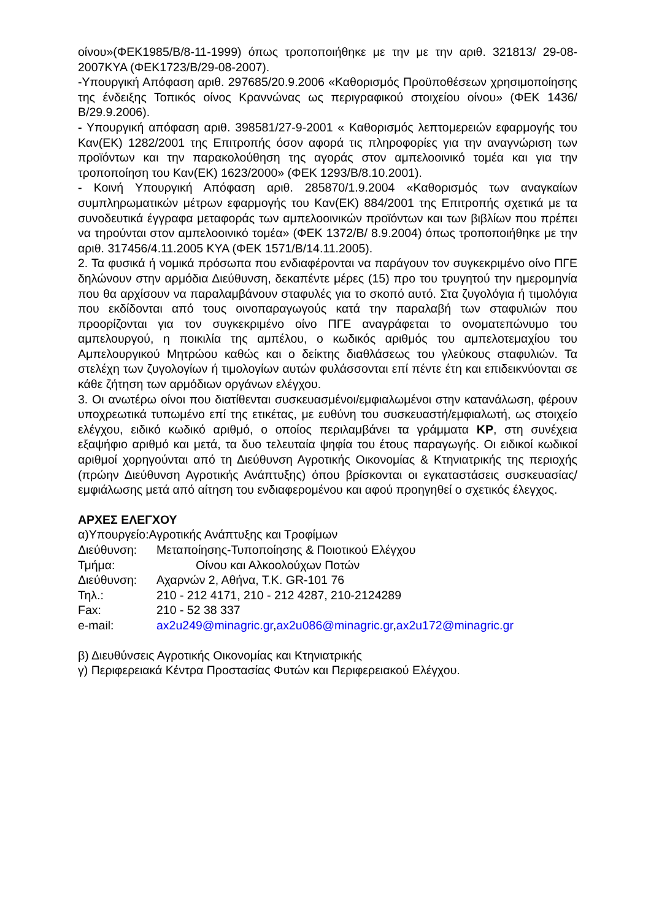οίνου»(ΦΕΚ1985/Β/8-11-1999) όπως τροποποιήθηκε με την με την αριθ. 321813/ 29-08-2007ΚΥΑ (ΦΕΚ1723/Β/29-08-2007).
-Υπουργική Απόφαση αριθ. 297685/20.9.2006 «Καθορισμός Προϋποθέσεων χρησιμοποίησης της ένδειξης Τοπικός οίνος Κραννώνας ως περιγραφικού στοιχείου οίνου» (ΦΕΚ 1436/Β/29.9.2006).
- Υπουργική απόφαση αριθ. 398581/27-9-2001 « Καθορισμός λεπτομερειών εφαρμογής του Καν(ΕΚ) 1282/2001 της Επιτροπής όσον αφορά τις πληροφορίες για την αναγνώριση των προϊόντων και την παρακολούθηση της αγοράς στον αμπελοοινικό τομέα και για την τροποποίηση του Καν(ΕΚ) 1623/2000» (ΦΕΚ 1293/Β/8.10.2001).
- Κοινή Υπουργική Απόφαση αριθ. 285870/1.9.2004 «Καθορισμός των αναγκαίων συμπληρωματικών μέτρων εφαρμογής του Καν(ΕΚ) 884/2001 της Επιτροπής σχετικά με τα συνοδευτικά έγγραφα μεταφοράς των αμπελοοινικών προϊόντων και των βιβλίων που πρέπει να τηρούνται στον αμπελοοινικό τομέα» (ΦΕΚ 1372/Β/ 8.9.2004) όπως τροποποιήθηκε με την αριθ. 317456/4.11.2005 ΚΥΑ (ΦΕΚ 1571/Β/14.11.2005).
2. Τα φυσικά ή νομικά πρόσωπα που ενδιαφέρονται να παράγουν τον συγκεκριμένο οίνο ΠΓΕ δηλώνουν στην αρμόδια Διεύθυνση, δεκαπέντε μέρες (15) προ του τρυγητού την ημερομηνία που θα αρχίσουν να παραλαμβάνουν σταφυλές για το σκοπό αυτό. Στα ζυγολόγια ή τιμολόγια που εκδίδονται από τους οινοπαραγωγούς κατά την παραλαβή των σταφυλιών που προορίζονται για τον συγκεκριμένο οίνο ΠΓΕ αναγράφεται το ονοματεπώνυμο του αμπελουργού, η ποικιλία της αμπέλου, ο κωδικός αριθμός του αμπελοτεμαχίου του Αμπελουργικού Μητρώου καθώς και ο δείκτης διαθλάσεως του γλεύκους σταφυλιών. Τα στελέχη των ζυγολογίων ή τιμολογίων αυτών φυλάσσονται επί πέντε έτη και επιδεικνύονται σε κάθε ζήτηση των αρμόδιων οργάνων ελέγχου.
3. Οι ανωτέρω οίνοι που διατίθενται συσκευασμένοι/εμφιαλωμένοι στην κατανάλωση, φέρουν υποχρεωτικά τυπωμένο επί της ετικέτας, με ευθύνη του συσκευαστή/εμφιαλωτή, ως στοιχείο ελέγχου, ειδικό κωδικό αριθμό, ο οποίος περιλαμβάνει τα γράμματα ΚΡ, στη συνέχεια εξαψήφιο αριθμό και μετά, τα δυο τελευταία ψηφία του έτους παραγωγής. Οι ειδικοί κωδικοί αριθμοί χορηγούνται από τη Διεύθυνση Αγροτικής Οικονομίας & Κτηνιατρικής της περιοχής (πρώην Διεύθυνση Αγροτικής Ανάπτυξης) όπου βρίσκονται οι εγκαταστάσεις συσκευασίας/εμφιάλωσης μετά από αίτηση του ενδιαφερομένου και αφού προηγηθεί ο σχετικός έλεγχος.
ΑΡΧΕΣ ΕΛΕΓΧΟΥ
| α)Υπουργείο:Αγροτικής Ανάπτυξης και Τροφίμων | |
| Διεύθυνση: | Μεταποίησης-Τυποποίησης & Ποιοτικού Ελέγχου |
| Τμήμα: | Οίνου και Αλκοολούχων Ποτών |
| Διεύθυνση: | Αχαρνών 2, Αθήνα, Τ.Κ. GR-101 76 |
| Τηλ.: | 210 - 212 4171, 210 - 212 4287, 210-2124289 |
| Fax: | 210 - 52 38 337 |
| e-mail: | ax2u249@minagric.gr , ax2u086@minagric.gr , ax2u172@minagric.gr |
β) Διευθύνσεις Αγροτικής Οικονομίας και Κτηνιατρικής
γ) Περιφερειακά Κέντρα Προστασίας Φυτών και Περιφερειακού Ελέγχου.